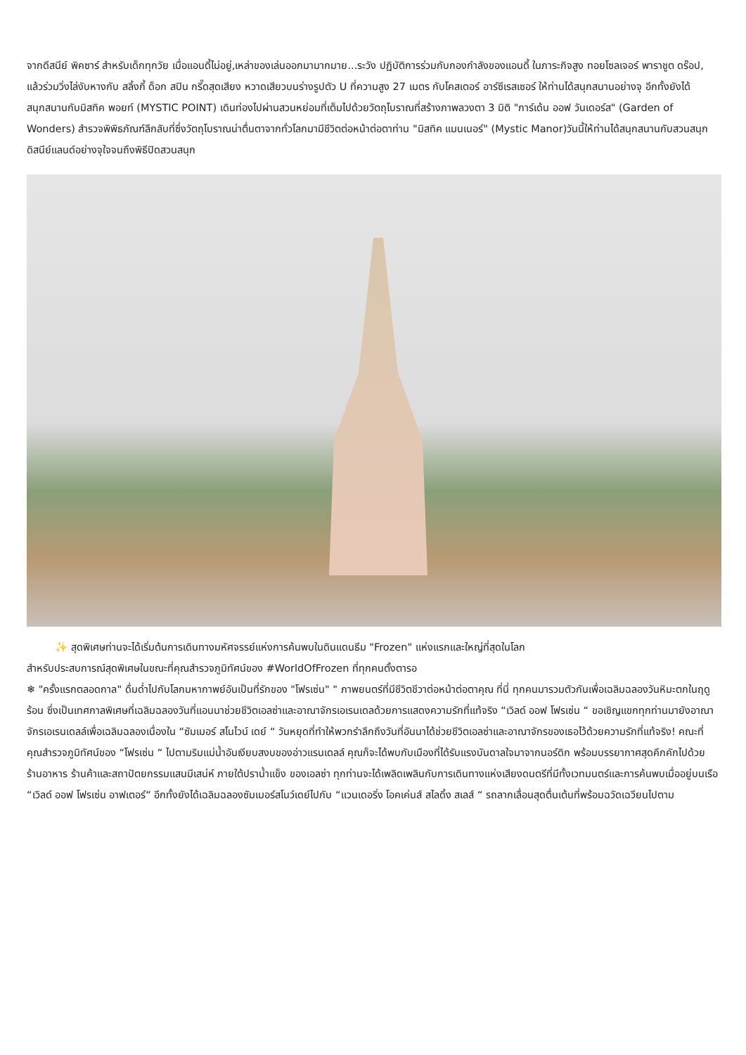จากดีสนีย์ พิคซาร์ สำหรับเด็กทุกวัย เมื่อแอนดี้ไม่อยู่,เหล่าของเล่นออกมามากมาย...ระวัง ปฏิบัติการร่วมกับกองกำลังของแอนดี้ ในภาระกิจสูง ทอยโซลเจอร์ พาราชูต ดร๊อป, แล้วร่วมวิ่งไล่งับหางกับ สลิ้งกี้ ด็อก สปิน กรี๊ดสุดเสียง หวาดเสียวบนร่างรูปตัว U ที่ความสูง 27 เมตร กับโคสเตอร์ อาร์ซีเรสเซอร์ ให้ท่านได้สนุกสนานอย่างจุ อีกทั้งยังได้สนุกสนานกับมิสทิค พอยท์ (MYSTIC POINT) เดินท่องไปผ่านสวนหย่อมที่เต็มไปด้วยวัตถุโบราณที่สร้างภาพลวงตา 3 มิติ "การ์เด้น ออฟ วันเดอร์ส" (Garden of Wonders) สำรวจพิพิธภัณฑ์ลึกลับที่ซึ่งวัตถุโบราณน่าตื่นตาจากทั่วโลกมามีชีวิตต่อหน้าต่อตาท่าน "มิสทิค แมนเนอร์" (Mystic Manor)วันนี้ให้ท่านได้สนุกสนานกับสวนสนุกดิสนีย์แลนด์อย่างจุใจจนถึงพิธีปิดสวนสนุก
✨ สุดพิเศษท่านจะได้เริ่มต้นการเดินทางมหัศจรรย์แห่งการค้นพบในดินแดนธีม "Frozen" แห่งแรกและใหญ่ที่สุดในโลก
สำหรับประสบการณ์สุดพิเศษในขณะที่คุณสำรวจภูมิทัศน์ของ #WorldOfFrozen ที่ทุกคนตั้งตารอ
❄ "ครั้งแรกตลอดกาล" ดื่มด่ำไปกับโลกมหากาพย์อันเป็นที่รักของ "โฟรเซ่น" " ภาพยนตร์ที่มีชีวิตชีวาต่อหน้าต่อตาคุณ ที่นี่ ทุกคนมารวมตัวกันเพื่อเฉลิมฉลองวันหิมะตกในฤดูร้อน ซึ่งเป็นเทศกาลพิเศษที่เฉลิมฉลองวันที่แอนนาช่วยชีวิตเอลซ่าและอาณาจักรเอเรนเดลด้วยการแสดงความรักที่แท้จริง “เวิลด์ ออฟ โฟรเซ่น “ ขอเชิญแขกทุกท่านมายังอาณาจักรเอเรนเดลล์เพื่อเฉลิมฉลองเนื่องใน “ซัมเมอร์ สโนไวน์ เดย์ “ วันหยุดที่ทำให้พวกรำลึกถึงวันที่อันนาได้ช่วยชีวิตเอลซ่าและอาณาจักรของเธอไว้ด้วยความรักที่แท้จริง! คณะที่คุณสำรวจภูมิทัศน์ของ “โฟรเซ่น “ ไปตามริมแม่น้ำอันเงียบสงบของอ่าวแรนเดลล์ คุณก็จะได้พบกับเมืองที่ได้รับแรงบันดาลใจมาจากนอร์ดิก พร้อมบรรยากาศสุดคึกคักไปด้วยร้านอาหาร ร้านค้าและสถาปัตยกรรมแสนมีเสน่ห์ ภายใต้ปราน้ำแข็ง ของเอลซ่า ทุกท่านจะได้เพลิดเพลินกับการเดินทางแห่งเสียงดนตรีที่มีทั้งเวทมนตร์และการค้นพบเมื่ออยู่บนเรือ “เวิลด์ ออฟ โฟรเซ่น อาฟเตอร์“ อีกทั้งยังได้เฉลิมฉลองซัมเมอร์สโนว์เดย์ไปกับ “แวนเดอริ่ง โอคเค่นส์ สไลดิ้ง สเลส์ “ รถลากเลื่อนสุดตื่นเต้นที่พร้อมฉวัดเฉวียนไปตาม